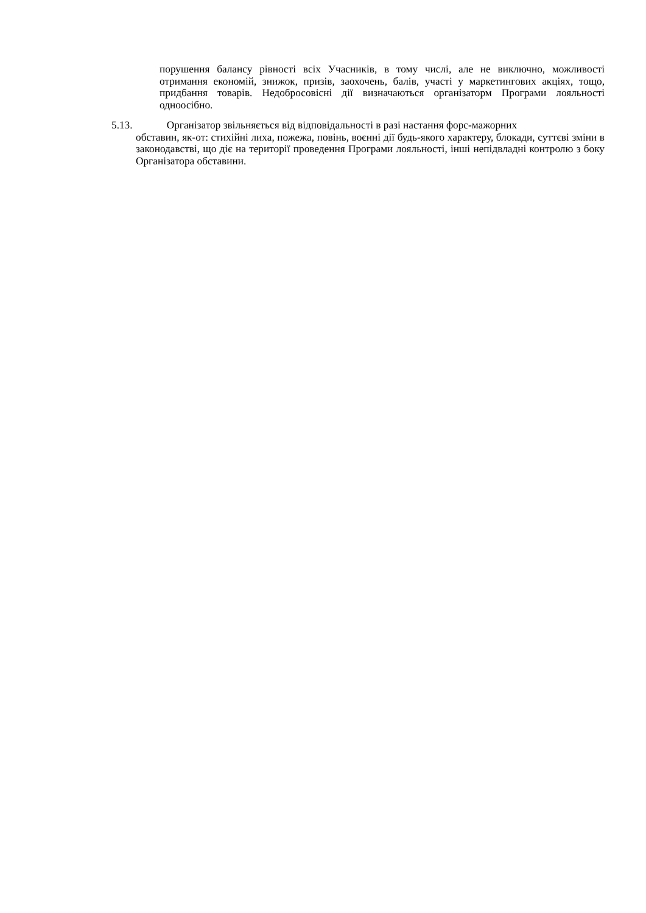порушення балансу рівності всіх Учасників, в тому числі, але не виключно, можливості отримання економій, знижок, призів, заохочень, балів, участі у маркетингових акціях, тощо, придбання товарів. Недобросовісні дії визначаються організаторм Програми лояльності одноосібно.
5.13. Організатор звільняється від відповідальності в разі настання форс-мажорних
обставин, як-от: стихійні лиха, пожежа, повінь, воєнні дії будь-якого характеру, блокади, суттєві зміни в законодавстві, що діє на території проведення Програми лояльності, інші непідвладні контролю з боку Організатора обставини.